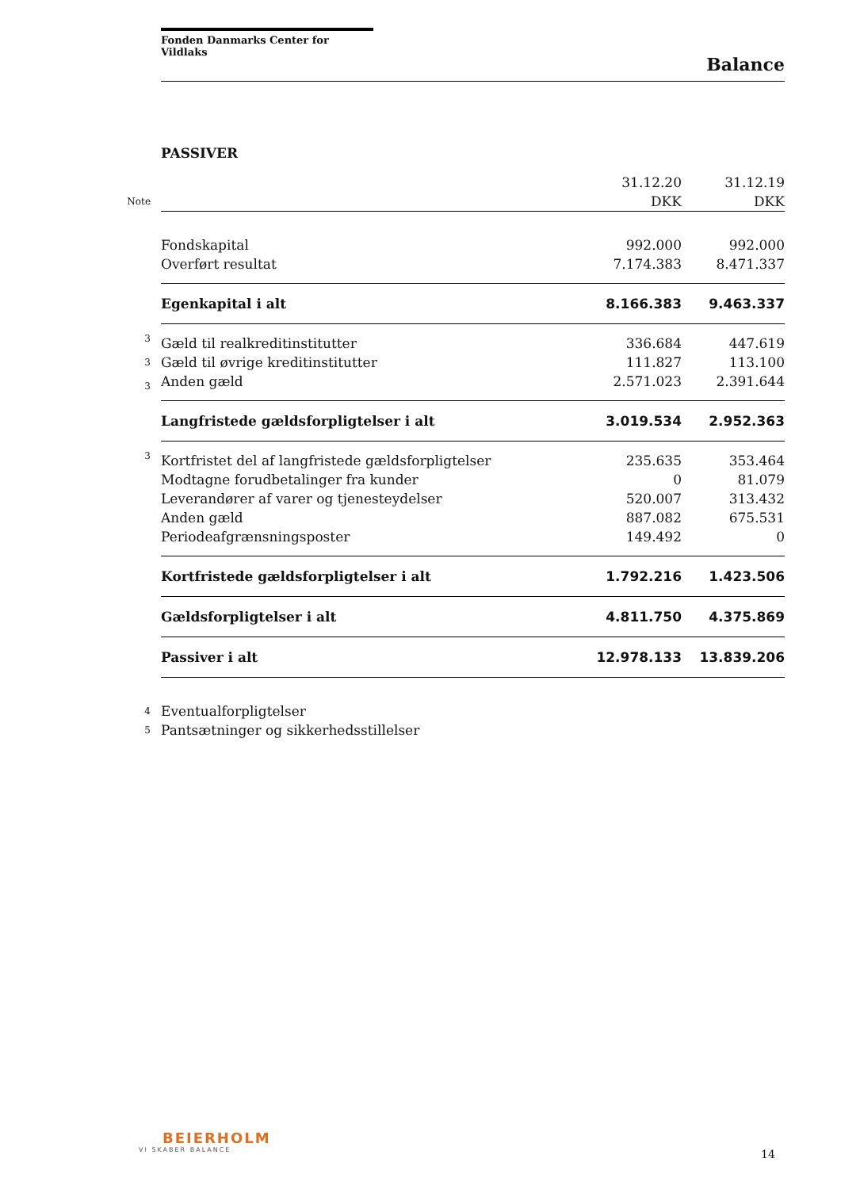Fonden Danmarks Center for Vildlaks
Balance
PASSIVER
| | | 31.12.20 | 31.12.19 |
| Note | | DKK | DKK |
| | Fondskapital | 992.000 | 992.000 |
| | Overført resultat | 7.174.383 | 8.471.337 |
| | Egenkapital i alt | 8.166.383 | 9.463.337 |
| 3 | Gæld til realkreditinstitutter | 336.684 | 447.619 |
| 3 | Gæld til øvrige kreditinstitutter | 111.827 | 113.100 |
| 3 | Anden gæld | 2.571.023 | 2.391.644 |
| | Langfristede gældsforpligtelser i alt | 3.019.534 | 2.952.363 |
| 3 | Kortfristet del af langfristede gældsforpligtelser | 235.635 | 353.464 |
| | Modtagne forudbetalinger fra kunder | 0 | 81.079 |
| | Leverandører af varer og tjenesteydelser | 520.007 | 313.432 |
| | Anden gæld | 887.082 | 675.531 |
| | Periodeafgrænsningsposter | 149.492 | 0 |
| | Kortfristede gældsforpligtelser i alt | 1.792.216 | 1.423.506 |
| | Gældsforpligtelser i alt | 4.811.750 | 4.375.869 |
| | Passiver i alt | 12.978.133 | 13.839.206 |
| 4 | Eventualforpligtelser | | |
| 5 | Pantsætninger og sikkerhedsstillelser | | |
BEIERHOLM
VI SKABER BALANCE
14